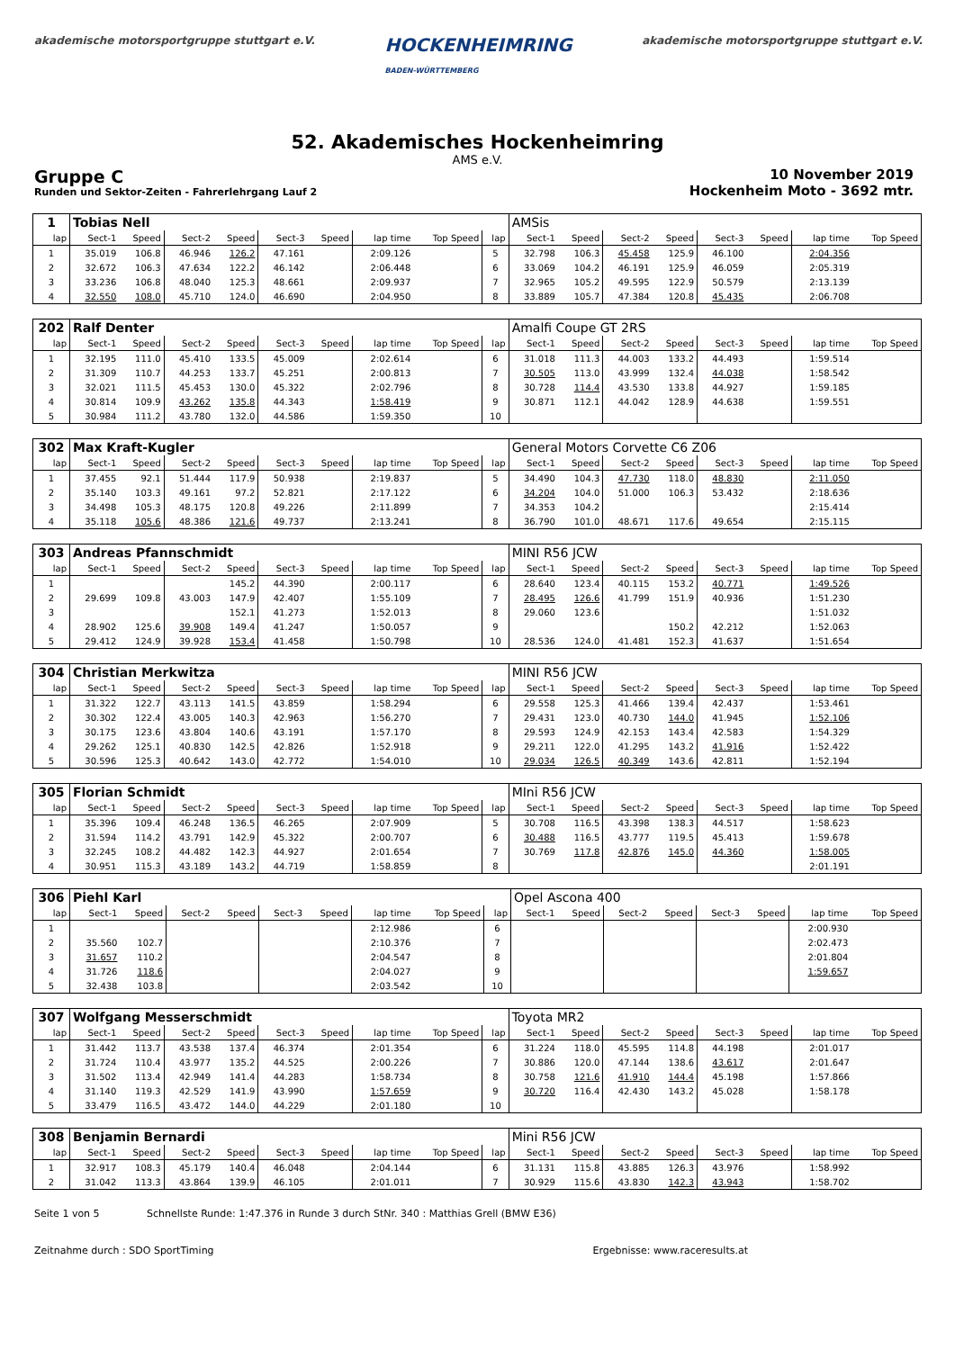akademische motorsportgruppe stuttgart e.V.
HOCKENHEIMRING
BADEN-WÜRTTEMBERG
akademische motorsportgruppe stuttgart e.V.
52. Akademisches Hockenheimring
AMS e.V.
Gruppe C
Runden und Sektor-Zeiten - Fahrerlehrgang Lauf 2
10 November 2019
Hockenheim Moto - 3692 mtr.
| 1 | Tobias Nell | | | | | | | | | AMSis | | | | | | | |
| lap | Sect-1 | Speed | Sect-2 | Speed | Sect-3 | Speed | lap time | Top Speed | lap | Sect-1 | Speed | Sect-2 | Speed | Sect-3 | Speed | lap time | Top Speed |
| 1 | 35.019 | 106.8 | 46.946 | 126.2 | 47.161 | | 2:09.126 | | 5 | 32.798 | 106.3 | 45.458 | 125.9 | 46.100 | | 2:04.356 | |
| 2 | 32.672 | 106.3 | 47.634 | 122.2 | 46.142 | | 2:06.448 | | 6 | 33.069 | 104.2 | 46.191 | 125.9 | 46.059 | | 2:05.319 | |
| 3 | 33.236 | 106.8 | 48.040 | 125.3 | 48.661 | | 2:09.937 | | 7 | 32.965 | 105.2 | 49.595 | 122.9 | 50.579 | | 2:13.139 | |
| 4 | 32.550 | 108.0 | 45.710 | 124.0 | 46.690 | | 2:04.950 | | 8 | 33.889 | 105.7 | 47.384 | 120.8 | 45.435 | | 2:06.708 | |
| 202 | Ralf Denter | | | | | | | | | Amalfi Coupe GT 2RS | | | | | | | |
| lap | Sect-1 | Speed | Sect-2 | Speed | Sect-3 | Speed | lap time | Top Speed | lap | Sect-1 | Speed | Sect-2 | Speed | Sect-3 | Speed | lap time | Top Speed |
| 1 | 32.195 | 111.0 | 45.410 | 133.5 | 45.009 | | 2:02.614 | | 6 | 31.018 | 111.3 | 44.003 | 133.2 | 44.493 | | 1:59.514 | |
| 2 | 31.309 | 110.7 | 44.253 | 133.7 | 45.251 | | 2:00.813 | | 7 | 30.505 | 113.0 | 43.999 | 132.4 | 44.038 | | 1:58.542 | |
| 3 | 32.021 | 111.5 | 45.453 | 130.0 | 45.322 | | 2:02.796 | | 8 | 30.728 | 114.4 | 43.530 | 133.8 | 44.927 | | 1:59.185 | |
| 4 | 30.814 | 109.9 | 43.262 | 135.8 | 44.343 | | 1:58.419 | | 9 | 30.871 | 112.1 | 44.042 | 128.9 | 44.638 | | 1:59.551 | |
| 5 | 30.984 | 111.2 | 43.780 | 132.0 | 44.586 | | 1:59.350 | | 10 | | | | | | | | |
| 302 | Max Kraft-Kugler | | | | | | | | | General Motors Corvette C6 Z06 | | | | | | | |
| lap | Sect-1 | Speed | Sect-2 | Speed | Sect-3 | Speed | lap time | Top Speed | lap | Sect-1 | Speed | Sect-2 | Speed | Sect-3 | Speed | lap time | Top Speed |
| 1 | 37.455 | 92.1 | 51.444 | 117.9 | 50.938 | | 2:19.837 | | 5 | 34.490 | 104.3 | 47.730 | 118.0 | 48.830 | | 2:11.050 | |
| 2 | 35.140 | 103.3 | 49.161 | 97.2 | 52.821 | | 2:17.122 | | 6 | 34.204 | 104.0 | 51.000 | 106.3 | 53.432 | | 2:18.636 | |
| 3 | 34.498 | 105.3 | 48.175 | 120.8 | 49.226 | | 2:11.899 | | 7 | 34.353 | 104.2 | | | | | 2:15.414 | |
| 4 | 35.118 | 105.6 | 48.386 | 121.6 | 49.737 | | 2:13.241 | | 8 | 36.790 | 101.0 | 48.671 | 117.6 | 49.654 | | 2:15.115 | |
| 303 | Andreas Pfannschmidt | | | | | | | | | MINI R56 JCW | | | | | | | |
| lap | Sect-1 | Speed | Sect-2 | Speed | Sect-3 | Speed | lap time | Top Speed | lap | Sect-1 | Speed | Sect-2 | Speed | Sect-3 | Speed | lap time | Top Speed |
| 1 | | | | 145.2 | 44.390 | | 2:00.117 | | 6 | 28.640 | 123.4 | 40.115 | 153.2 | 40.771 | | 1:49.526 | |
| 2 | 29.699 | 109.8 | 43.003 | 147.9 | 42.407 | | 1:55.109 | | 7 | 28.495 | 126.6 | 41.799 | 151.9 | 40.936 | | 1:51.230 | |
| 3 | | | | 152.1 | 41.273 | | 1:52.013 | | 8 | 29.060 | 123.6 | | | | | 1:51.032 | |
| 4 | 28.902 | 125.6 | 39.908 | 149.4 | 41.247 | | 1:50.057 | | 9 | | | | 150.2 | 42.212 | | 1:52.063 | |
| 5 | 29.412 | 124.9 | 39.928 | 153.4 | 41.458 | | 1:50.798 | | 10 | 28.536 | 124.0 | 41.481 | 152.3 | 41.637 | | 1:51.654 | |
| 304 | Christian Merkwitza | | | | | | | | | MINI R56 JCW | | | | | | | |
| lap | Sect-1 | Speed | Sect-2 | Speed | Sect-3 | Speed | lap time | Top Speed | lap | Sect-1 | Speed | Sect-2 | Speed | Sect-3 | Speed | lap time | Top Speed |
| 1 | 31.322 | 122.7 | 43.113 | 141.5 | 43.859 | | 1:58.294 | | 6 | 29.558 | 125.3 | 41.466 | 139.4 | 42.437 | | 1:53.461 | |
| 2 | 30.302 | 122.4 | 43.005 | 140.3 | 42.963 | | 1:56.270 | | 7 | 29.431 | 123.0 | 40.730 | 144.0 | 41.945 | | 1:52.106 | |
| 3 | 30.175 | 123.6 | 43.804 | 140.6 | 43.191 | | 1:57.170 | | 8 | 29.593 | 124.9 | 42.153 | 143.4 | 42.583 | | 1:54.329 | |
| 4 | 29.262 | 125.1 | 40.830 | 142.5 | 42.826 | | 1:52.918 | | 9 | 29.211 | 122.0 | 41.295 | 143.2 | 41.916 | | 1:52.422 | |
| 5 | 30.596 | 125.3 | 40.642 | 143.0 | 42.772 | | 1:54.010 | | 10 | 29.034 | 126.5 | 40.349 | 143.6 | 42.811 | | 1:52.194 | |
| 305 | Florian Schmidt | | | | | | | | | MIni R56 JCW | | | | | | | |
| lap | Sect-1 | Speed | Sect-2 | Speed | Sect-3 | Speed | lap time | Top Speed | lap | Sect-1 | Speed | Sect-2 | Speed | Sect-3 | Speed | lap time | Top Speed |
| 1 | 35.396 | 109.4 | 46.248 | 136.5 | 46.265 | | 2:07.909 | | 5 | 30.708 | 116.5 | 43.398 | 138.3 | 44.517 | | 1:58.623 | |
| 2 | 31.594 | 114.2 | 43.791 | 142.9 | 45.322 | | 2:00.707 | | 6 | 30.488 | 116.5 | 43.777 | 119.5 | 45.413 | | 1:59.678 | |
| 3 | 32.245 | 108.2 | 44.482 | 142.3 | 44.927 | | 2:01.654 | | 7 | 30.769 | 117.8 | 42.876 | 145.0 | 44.360 | | 1:58.005 | |
| 4 | 30.951 | 115.3 | 43.189 | 143.2 | 44.719 | | 1:58.859 | | 8 | | | | | | | 2:01.191 | |
| 306 | Piehl Karl | | | | | | | | | Opel Ascona 400 | | | | | | | |
| lap | Sect-1 | Speed | Sect-2 | Speed | Sect-3 | Speed | lap time | Top Speed | lap | Sect-1 | Speed | Sect-2 | Speed | Sect-3 | Speed | lap time | Top Speed |
| 1 | | | | | | | 2:12.986 | | 6 | | | | | | | 2:00.930 | |
| 2 | 35.560 | 102.7 | | | | | 2:10.376 | | 7 | | | | | | | 2:02.473 | |
| 3 | 31.657 | 110.2 | | | | | 2:04.547 | | 8 | | | | | | | 2:01.804 | |
| 4 | 31.726 | 118.6 | | | | | 2:04.027 | | 9 | | | | | | | 1:59.657 | |
| 5 | 32.438 | 103.8 | | | | | 2:03.542 | | 10 | | | | | | | | |
| 307 | Wolfgang Messerschmidt | | | | | | | | | Toyota MR2 | | | | | | | |
| lap | Sect-1 | Speed | Sect-2 | Speed | Sect-3 | Speed | lap time | Top Speed | lap | Sect-1 | Speed | Sect-2 | Speed | Sect-3 | Speed | lap time | Top Speed |
| 1 | 31.442 | 113.7 | 43.538 | 137.4 | 46.374 | | 2:01.354 | | 6 | 31.224 | 118.0 | 45.595 | 114.8 | 44.198 | | 2:01.017 | |
| 2 | 31.724 | 110.4 | 43.977 | 135.2 | 44.525 | | 2:00.226 | | 7 | 30.886 | 120.0 | 47.144 | 138.6 | 43.617 | | 2:01.647 | |
| 3 | 31.502 | 113.4 | 42.949 | 141.4 | 44.283 | | 1:58.734 | | 8 | 30.758 | 121.6 | 41.910 | 144.4 | 45.198 | | 1:57.866 | |
| 4 | 31.140 | 119.3 | 42.529 | 141.9 | 43.990 | | 1:57.659 | | 9 | 30.720 | 116.4 | 42.430 | 143.2 | 45.028 | | 1:58.178 | |
| 5 | 33.479 | 116.5 | 43.472 | 144.0 | 44.229 | | 2:01.180 | | 10 | | | | | | | | |
| 308 | Benjamin Bernardi | | | | | | | | | Mini R56 JCW | | | | | | | |
| lap | Sect-1 | Speed | Sect-2 | Speed | Sect-3 | Speed | lap time | Top Speed | lap | Sect-1 | Speed | Sect-2 | Speed | Sect-3 | Speed | lap time | Top Speed |
| 1 | 32.917 | 108.3 | 45.179 | 140.4 | 46.048 | | 2:04.144 | | 6 | 31.131 | 115.8 | 43.885 | 126.3 | 43.976 | | 1:58.992 | |
| 2 | 31.042 | 113.3 | 43.864 | 139.9 | 46.105 | | 2:01.011 | | 7 | 30.929 | 115.6 | 43.830 | 142.3 | 43.943 | | 1:58.702 | |
Seite 1 von 5 Schnellste Runde: 1:47.376 in Runde 3 durch StNr. 340 : Matthias Grell (BMW E36)
Zeitnahme durch : SDO SportTiming Ergebnisse: www.raceresults.at